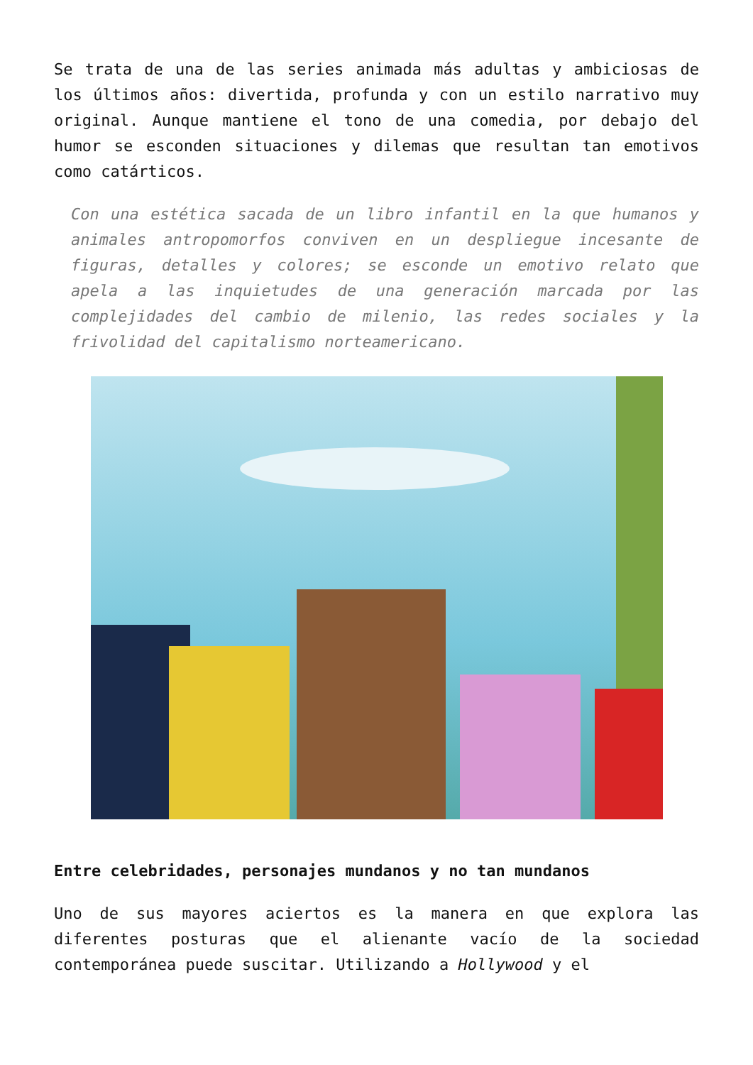Se trata de una de las series animada más adultas y ambiciosas de los últimos años: divertida, profunda y con un estilo narrativo muy original. Aunque mantiene el tono de una comedia, por debajo del humor se esconden situaciones y dilemas que resultan tan emotivos como catárticos.
Con una estética sacada de un libro infantil en la que humanos y animales antropomorfos conviven en un despliegue incesante de figuras, detalles y colores; se esconde un emotivo relato que apela a las inquietudes de una generación marcada por las complejidades del cambio de milenio, las redes sociales y la frivolidad del capitalismo norteamericano.
Entre celebridades, personajes mundanos y no tan mundanos
Uno de sus mayores aciertos es la manera en que explora las diferentes posturas que el alienante vacío de la sociedad contemporánea puede suscitar. Utilizando a Hollywood y el